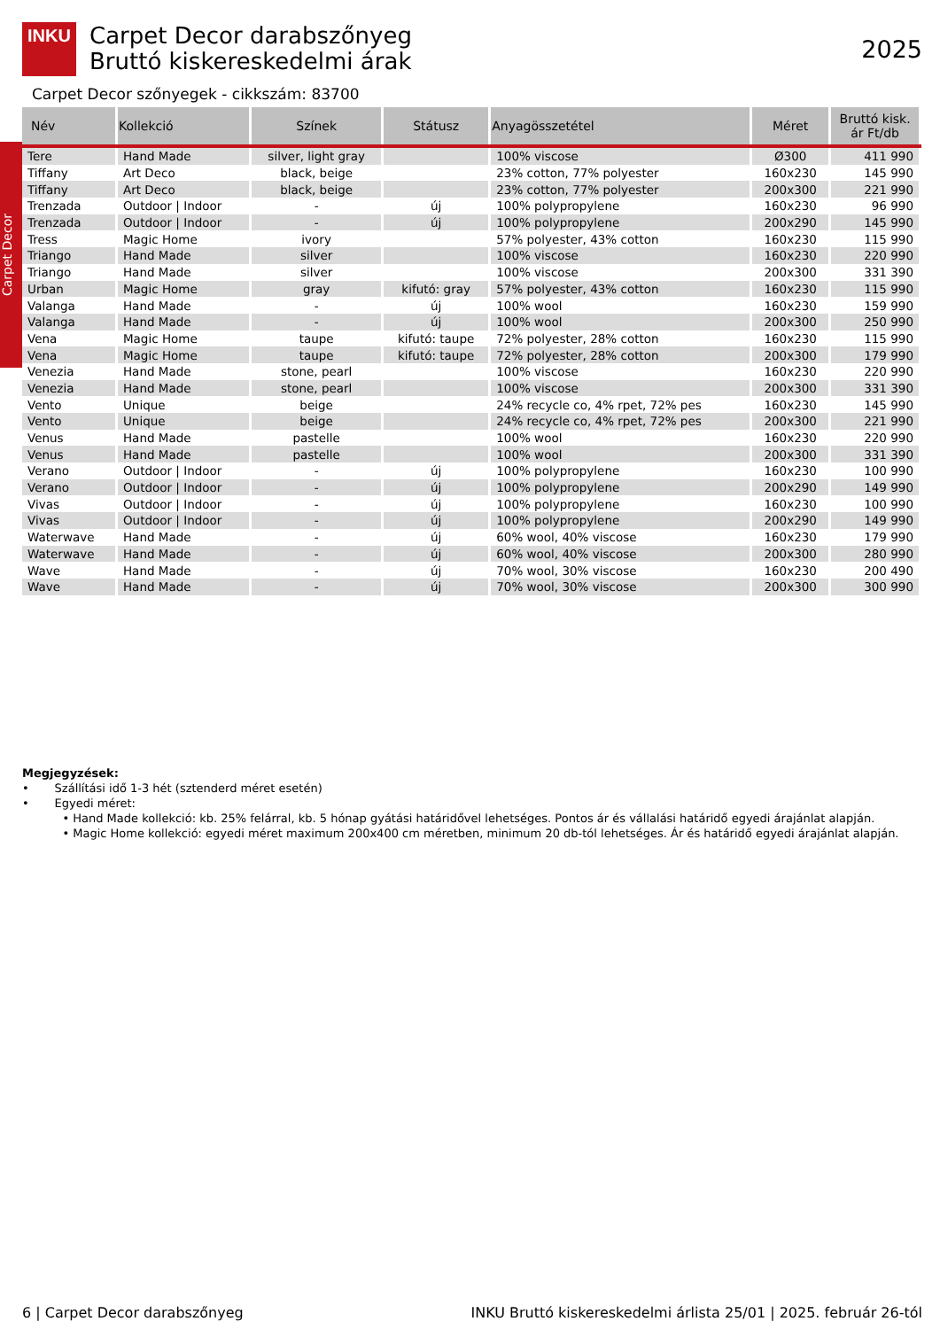INKU
Carpet Decor
Carpet Decor darabszőnyeg
Bruttó kiskereskedelmi árak
2025
Carpet Decor szőnyegek - cikkszám: 83700
| Név | Kollekció | Színek | Státusz | Anyagösszetétel | Méret | Bruttó kisk. ár Ft/db |
| --- | --- | --- | --- | --- | --- | --- |
| Tere | Hand Made | silver, light gray | | 100% viscose | Ø300 | 411 990 |
| Tiffany | Art Deco | black, beige | | 23% cotton, 77% polyester | 160x230 | 145 990 |
| Tiffany | Art Deco | black, beige | | 23% cotton, 77% polyester | 200x300 | 221 990 |
| Trenzada | Outdoor / Indoor | - | új | 100% polypropylene | 160x230 | 96 990 |
| Trenzada | Outdoor / Indoor | - | új | 100% polypropylene | 200x290 | 145 990 |
| Tress | Magic Home | ivory | | 57% polyester, 43% cotton | 160x230 | 115 990 |
| Triango | Hand Made | silver | | 100% viscose | 160x230 | 220 990 |
| Triango | Hand Made | silver | | 100% viscose | 200x300 | 331 390 |
| Urban | Magic Home | gray | kifutó: gray | 57% polyester, 43% cotton | 160x230 | 115 990 |
| Valanga | Hand Made | - | új | 100% wool | 160x230 | 159 990 |
| Valanga | Hand Made | - | új | 100% wool | 200x300 | 250 990 |
| Vena | Magic Home | taupe | kifutó: taupe | 72% polyester, 28% cotton | 160x230 | 115 990 |
| Vena | Magic Home | taupe | kifutó: taupe | 72% polyester, 28% cotton | 200x300 | 179 990 |
| Venezia | Hand Made | stone, pearl | | 100% viscose | 160x230 | 220 990 |
| Venezia | Hand Made | stone, pearl | | 100% viscose | 200x300 | 331 390 |
| Vento | Unique | beige | | 24% recycle co, 4% rpet, 72% pes | 160x230 | 145 990 |
| Vento | Unique | beige | | 24% recycle co, 4% rpet, 72% pes | 200x300 | 221 990 |
| Venus | Hand Made | pastelle | | 100% wool | 160x230 | 220 990 |
| Venus | Hand Made | pastelle | | 100% wool | 200x300 | 331 390 |
| Verano | Outdoor / Indoor | - | új | 100% polypropylene | 160x230 | 100 990 |
| Verano | Outdoor / Indoor | - | új | 100% polypropylene | 200x290 | 149 990 |
| Vivas | Outdoor / Indoor | - | új | 100% polypropylene | 160x230 | 100 990 |
| Vivas | Outdoor / Indoor | - | új | 100% polypropylene | 200x290 | 149 990 |
| Waterwave | Hand Made | - | új | 60% wool, 40% viscose | 160x230 | 179 990 |
| Waterwave | Hand Made | - | új | 60% wool, 40% viscose | 200x300 | 280 990 |
| Wave | Hand Made | - | új | 70% wool, 30% viscose | 160x230 | 200 490 |
| Wave | Hand Made | - | új | 70% wool, 30% viscose | 200x300 | 300 990 |
Megjegyzések:
• Szállítási idő 1-3 hét (sztenderd méret esetén)
• Egyedi méret:
• Hand Made kollekció: kb. 25% felárral, kb. 5 hónap gyátási határidővel lehetséges. Pontos ár és vállalási határidő egyedi árajánlat alapján.
• Magic Home kollekció: egyedi méret maximum 200x400 cm méretben, minimum 20 db-tól lehetséges. Ár és határidő egyedi árajánlat alapján.
6 | Carpet Decor darabszőnyeg INKU Bruttó kiskereskedelmi árlista 25/01 | 2025. február 26-tól